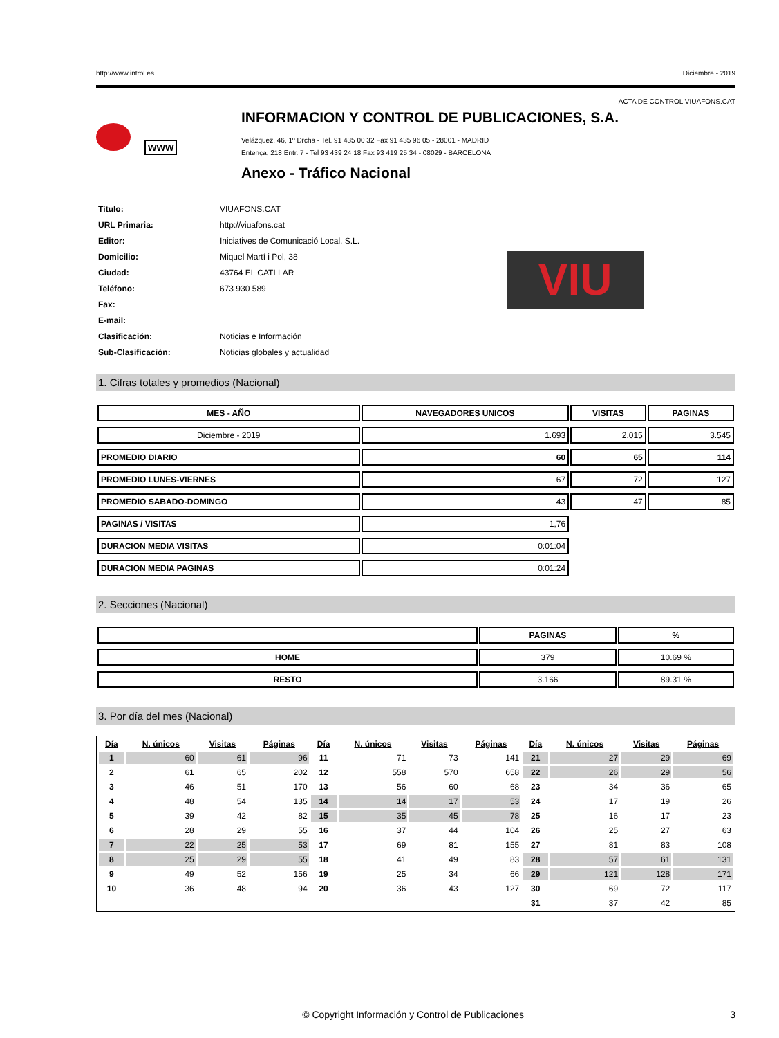http://www.introl.es Diciembre - 2019
ACTA DE CONTROL VIUAFONS.CAT
www
INFORMACION Y CONTROL DE PUBLICACIONES, S.A.
Velázquez, 46, 1º Drcha - Tel. 91 435 00 32 Fax 91 435 96 05 - 28001 - MADRID
Entença, 218 Entr. 7 - Tel 93 439 24 18 Fax 93 419 25 34 - 08029 - BARCELONA
Anexo - Tráfico Nacional
| Título: | VIUAFONS.CAT |
| URL Primaria: | http://viuafons.cat |
| Editor: | Iniciatives de Comunicació Local, S.L. |
| Domicilio: | Miquel Martí i Pol, 38 |
| Ciudad: | 43764 EL CATLLAR |
| Teléfono: | 673 930 589 |
| Fax: | |
| E-mail: | |
| Clasificación: | Noticias e Información |
| Sub-Clasificación: | Noticias globales y actualidad |
VIU
1. Cifras totales y promedios (Nacional)
| MES - AÑO | NAVEGADORES UNICOS | VISITAS | PAGINAS |
| --- | --- | --- | --- |
| Diciembre - 2019 | 1.693 | 2.015 | 3.545 |
| PROMEDIO DIARIO | 60 | 65 | 114 |
| PROMEDIO LUNES-VIERNES | 67 | 72 | 127 |
| PROMEDIO SABADO-DOMINGO | 43 | 47 | 85 |
| PAGINAS / VISITAS | 1,76 | | |
| DURACION MEDIA VISITAS | 0:01:04 | | |
| DURACION MEDIA PAGINAS | 0:01:24 | | |
2. Secciones (Nacional)
| | PAGINAS | % |
| --- | --- | --- |
| HOME | 379 | 10.69 % |
| RESTO | 3.166 | 89.31 % |
3. Por día del mes (Nacional)
| Día | N. únicos | Visitas | Páginas | Día | N. únicos | Visitas | Páginas | Día | N. únicos | Visitas | Páginas |
| --- | --- | --- | --- | --- | --- | --- | --- | --- | --- | --- | --- |
| 1 | 60 | 61 | 96 | 11 | 71 | 73 | 141 | 21 | 27 | 29 | 69 |
| 2 | 61 | 65 | 202 | 12 | 558 | 570 | 658 | 22 | 26 | 29 | 56 |
| 3 | 46 | 51 | 170 | 13 | 56 | 60 | 68 | 23 | 34 | 36 | 65 |
| 4 | 48 | 54 | 135 | 14 | 14 | 17 | 53 | 24 | 17 | 19 | 26 |
| 5 | 39 | 42 | 82 | 15 | 35 | 45 | 78 | 25 | 16 | 17 | 23 |
| 6 | 28 | 29 | 55 | 16 | 37 | 44 | 104 | 26 | 25 | 27 | 63 |
| 7 | 22 | 25 | 53 | 17 | 69 | 81 | 155 | 27 | 81 | 83 | 108 |
| 8 | 25 | 29 | 55 | 18 | 41 | 49 | 83 | 28 | 57 | 61 | 131 |
| 9 | 49 | 52 | 156 | 19 | 25 | 34 | 66 | 29 | 121 | 128 | 171 |
| 10 | 36 | 48 | 94 | 20 | 36 | 43 | 127 | 30 | 69 | 72 | 117 |
| | | | | | | | | 31 | 37 | 42 | 85 |
© Copyright Información y Control de Publicaciones 3